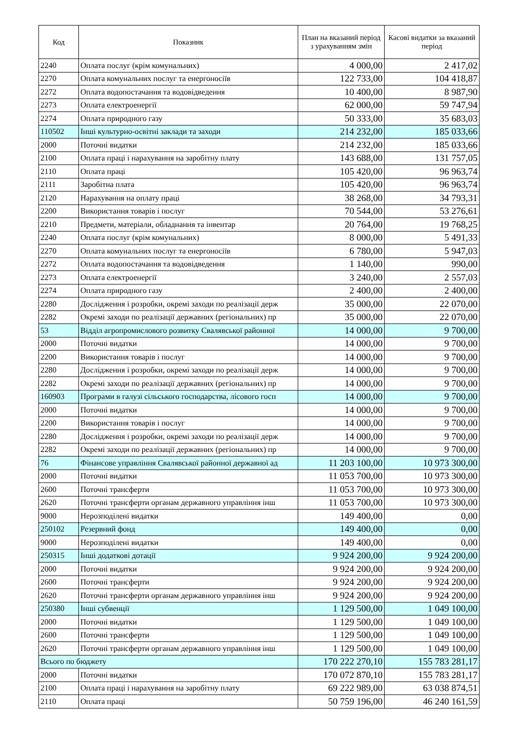| Код | Показник | План на вказаний період з урахуванням змін | Касові видатки за вказаний період |
| --- | --- | --- | --- |
| 2240 | Оплата послуг (крім комунальних) | 4 000,00 | 2 417,02 |
| 2270 | Оплата комунальних послуг та енергоносіїв | 122 733,00 | 104 418,87 |
| 2272 | Оплата водопостачання та водовідведення | 10 400,00 | 8 987,90 |
| 2273 | Оплата електроенергії | 62 000,00 | 59 747,94 |
| 2274 | Оплата природного газу | 50 333,00 | 35 683,03 |
| 110502 | Інші культурно-освітні заклади та заходи | 214 232,00 | 185 033,66 |
| 2000 | Поточні видатки | 214 232,00 | 185 033,66 |
| 2100 | Оплата праці і нарахування на заробітну плату | 143 688,00 | 131 757,05 |
| 2110 | Оплата праці | 105 420,00 | 96 963,74 |
| 2111 | Заробітна плата | 105 420,00 | 96 963,74 |
| 2120 | Нарахування на оплату праці | 38 268,00 | 34 793,31 |
| 2200 | Використання товарів і послуг | 70 544,00 | 53 276,61 |
| 2210 | Предмети, матеріали, обладнання та інвентар | 20 764,00 | 19 768,25 |
| 2240 | Оплата послуг (крім комунальних) | 8 000,00 | 5 491,33 |
| 2270 | Оплата комунальних послуг та енергоносіїв | 6 780,00 | 5 947,03 |
| 2272 | Оплата водопостачання та водовідведення | 1 140,00 | 990,00 |
| 2273 | Оплата електроенергії | 3 240,00 | 2 557,03 |
| 2274 | Оплата природного газу | 2 400,00 | 2 400,00 |
| 2280 | Дослідження і розробки, окремі заходи по реалізації держ | 35 000,00 | 22 070,00 |
| 2282 | Окремі заходи по реалізації державних (регіональних) пр | 35 000,00 | 22 070,00 |
| 53 | Відділ агропромислового розвитку Свалявської районної | 14 000,00 | 9 700,00 |
| 2000 | Поточні видатки | 14 000,00 | 9 700,00 |
| 2200 | Використання товарів і послуг | 14 000,00 | 9 700,00 |
| 2280 | Дослідження і розробки, окремі заходи по реалізації держ | 14 000,00 | 9 700,00 |
| 2282 | Окремі заходи по реалізації державних (регіональних) пр | 14 000,00 | 9 700,00 |
| 160903 | Програми в галузі сільського господарства, лісового госп | 14 000,00 | 9 700,00 |
| 2000 | Поточні видатки | 14 000,00 | 9 700,00 |
| 2200 | Використання товарів і послуг | 14 000,00 | 9 700,00 |
| 2280 | Дослідження і розробки, окремі заходи по реалізації держ | 14 000,00 | 9 700,00 |
| 2282 | Окремі заходи по реалізації державних (регіональних) пр | 14 000,00 | 9 700,00 |
| 76 | Фінансове управління Свалявської районної державної ад | 11 203 100,00 | 10 973 300,00 |
| 2000 | Поточні видатки | 11 053 700,00 | 10 973 300,00 |
| 2600 | Поточні трансферти | 11 053 700,00 | 10 973 300,00 |
| 2620 | Поточні трансферти органам державного управління інш | 11 053 700,00 | 10 973 300,00 |
| 9000 | Нерозподілені видатки | 149 400,00 | 0,00 |
| 250102 | Резервний фонд | 149 400,00 | 0,00 |
| 9000 | Нерозподілені видатки | 149 400,00 | 0,00 |
| 250315 | Інші додаткові дотації | 9 924 200,00 | 9 924 200,00 |
| 2000 | Поточні видатки | 9 924 200,00 | 9 924 200,00 |
| 2600 | Поточні трансферти | 9 924 200,00 | 9 924 200,00 |
| 2620 | Поточні трансферти органам державного управління інш | 9 924 200,00 | 9 924 200,00 |
| 250380 | Інші субвенції | 1 129 500,00 | 1 049 100,00 |
| 2000 | Поточні видатки | 1 129 500,00 | 1 049 100,00 |
| 2600 | Поточні трансферти | 1 129 500,00 | 1 049 100,00 |
| 2620 | Поточні трансферти органам державного управління інш | 1 129 500,00 | 1 049 100,00 |
| Всього по бюджету | | 170 222 270,10 | 155 783 281,17 |
| 2000 | Поточні видатки | 170 072 870,10 | 155 783 281,17 |
| 2100 | Оплата праці і нарахування на заробітну плату | 69 222 989,00 | 63 038 874,51 |
| 2110 | Оплата праці | 50 759 196,00 | 46 240 161,59 |